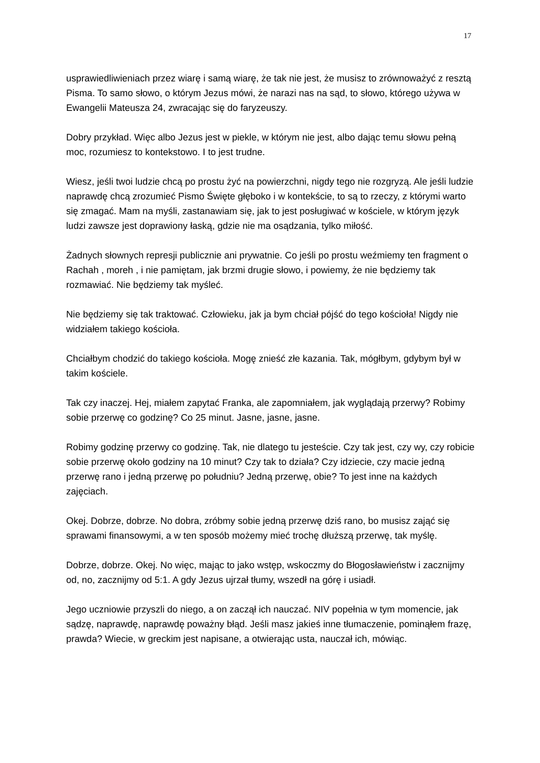17
usprawiedliwieniach przez wiarę i samą wiarę, że tak nie jest, że musisz to zrównoważyć z resztą Pisma. To samo słowo, o którym Jezus mówi, że narazi nas na sąd, to słowo, którego używa w Ewangelii Mateusza 24, zwracając się do faryzeuszy.
Dobry przykład. Więc albo Jezus jest w piekle, w którym nie jest, albo dając temu słowu pełną moc, rozumiesz to kontekstowo. I to jest trudne.
Wiesz, jeśli twoi ludzie chcą po prostu żyć na powierzchni, nigdy tego nie rozgryzą. Ale jeśli ludzie naprawdę chcą zrozumieć Pismo Święte głęboko i w kontekście, to są to rzeczy, z którymi warto się zmagać. Mam na myśli, zastanawiam się, jak to jest posługiwać w kościele, w którym język ludzi zawsze jest doprawiony łaską, gdzie nie ma osądzania, tylko miłość.
Żadnych słownych represji publicznie ani prywatnie. Co jeśli po prostu weźmiemy ten fragment o Rachah , moreh , i nie pamiętam, jak brzmi drugie słowo, i powiemy, że nie będziemy tak rozmawiać. Nie będziemy tak myśleć.
Nie będziemy się tak traktować. Człowieku, jak ja bym chciał pójść do tego kościoła! Nigdy nie widziałem takiego kościoła.
Chciałbym chodzić do takiego kościoła. Mogę znieść złe kazania. Tak, mógłbym, gdybym był w takim kościele.
Tak czy inaczej. Hej, miałem zapytać Franka, ale zapomniałem, jak wyglądają przerwy? Robimy sobie przerwę co godzinę? Co 25 minut. Jasne, jasne, jasne.
Robimy godzinę przerwy co godzinę. Tak, nie dlatego tu jesteście. Czy tak jest, czy wy, czy robicie sobie przerwę około godziny na 10 minut? Czy tak to działa? Czy idziecie, czy macie jedną przerwę rano i jedną przerwę po południu? Jedną przerwę, obie? To jest inne na każdych zajęciach.
Okej. Dobrze, dobrze. No dobra, zróbmy sobie jedną przerwę dziś rano, bo musisz zająć się sprawami finansowymi, a w ten sposób możemy mieć trochę dłuższą przerwę, tak myślę.
Dobrze, dobrze. Okej. No więc, mając to jako wstęp, wskoczmy do Błogosławieństw i zacznijmy od, no, zacznijmy od 5:1. A gdy Jezus ujrzał tłumy, wszedł na górę i usiadł.
Jego uczniowie przyszli do niego, a on zaczął ich nauczać. NIV popełnia w tym momencie, jak sądzę, naprawdę, naprawdę poważny błąd. Jeśli masz jakieś inne tłumaczenie, pominąłem frazę, prawda? Wiecie, w greckim jest napisane, a otwierając usta, nauczał ich, mówiąc.